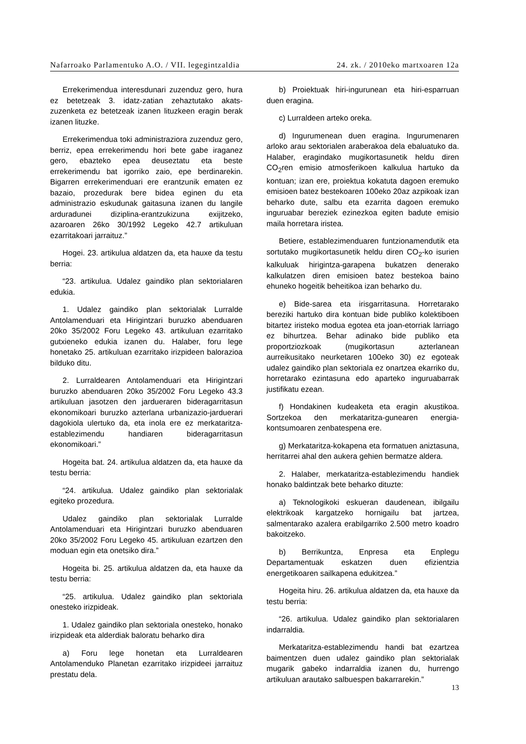Nafarroako Parlamentuko A.O. / VII. legegintzaldia 24. zk. / 2010eko martxoaren 12a
Errekerimendua interesdunari zuzenduz gero, hura ez betetzeak 3. idatz-zatian zehaztutako akats-zuzenketa ez betetzeak izanen lituzkeen eragin berak izanen lituzke.
Errekerimendua toki administraziora zuzenduz gero, berriz, epea errekerimendu hori bete gabe iraganez gero, ebazteko epea deuseztatu eta beste errekerimendu bat igorriko zaio, epe berdinarekin. Bigarren errekerimenduari ere erantzunik ematen ez bazaio, prozedurak bere bidea eginen du eta administrazio eskudunak gaitasuna izanen du langile arduradunei diziplina-erantzukizuna exijitzeko, azaroaren 26ko 30/1992 Legeko 42.7 artikuluan ezarritakoari jarraituz.”
Hogei. 23. artikulua aldatzen da, eta hauxe da testu berria:
“23. artikulua. Udalez gaindiko plan sektorialaren edukia.
1. Udalez gaindiko plan sektorialak Lurralde Antolamenduari eta Hirigintzari buruzko abenduaren 20ko 35/2002 Foru Legeko 43. artikuluan ezarritako gutxieneko edukia izanen du. Halaber, foru lege honetako 25. artikuluan ezarritako irizpideen balorazioa bilduko ditu.
2. Lurraldearen Antolamenduari eta Hirigintzari buruzko abenduaren 20ko 35/2002 Foru Legeko 43.3 artikuluan jasotzen den jardueraren bideragarritasun ekonomikoari buruzko azterlana urbanizazio-jarduerari dagokiola ulertuko da, eta inola ere ez merkataritza-establezimendu handiaren bideragarritasun ekonomikoari.”
Hogeita bat. 24. artikulua aldatzen da, eta hauxe da testu berria:
“24. artikulua. Udalez gaindiko plan sektorialak egiteko prozedura.
Udalez gaindiko plan sektorialak Lurralde Antolamenduari eta Hirigintzari buruzko abenduaren 20ko 35/2002 Foru Legeko 45. artikuluan ezartzen den moduan egin eta onetsiko dira.”
Hogeita bi. 25. artikulua aldatzen da, eta hauxe da testu berria:
“25. artikulua. Udalez gaindiko plan sektoriala onesteko irizpideak.
1. Udalez gaindiko plan sektoriala onesteko, honako irizpideak eta alderdiak baloratu beharko dira
a) Foru lege honetan eta Lurraldearen Antolamenduko Planetan ezarritako irizpideei jarraituz prestatu dela.
b) Proiektuak hiri-ingurunean eta hiri-esparruan duen eragina.
c) Lurraldeen arteko oreka.
d) Ingurumenean duen eragina. Ingurumenaren arloko arau sektorialen araberakoa dela ebaluatuko da. Halaber, eragindako mugikortasunetik heldu diren CO<sub>2</sub>ren emisio atmosferikoen kalkulua hartuko da kontuan; izan ere, proiektua kokatuta dagoen eremuko emisioen batez bestekoaren 100eko 20az azpikoak izan beharko dute, salbu eta ezarrita dagoen eremuko inguruabar bereziek ezinezkoa egiten badute emisio maila horretara iristea.
Betiere, establezimenduaren funtzionamendutik eta sortutako mugikortasunetik heldu diren CO<sub>2</sub>-ko isurien kalkuluak hirigintza-garapena bukatzen denerako kalkulatzen diren emisioen batez bestekoa baino ehuneko hogeitik beheitikoa izan beharko du.
e) Bide-sarea eta irisgarritasuna. Horretarako bereziki hartuko dira kontuan bide publiko kolektiboen bitartez iristeko modua egotea eta joan-etorriak larriago ez bihurtzea. Behar adinako bide publiko eta proportziozkoak (mugikortasun azterlanean aurreikusitako neurketaren 100eko 30) ez egoteak udalez gaindiko plan sektoriala ez onartzea ekarriko du, horretarako ezintasuna edo aparteko inguruabarrak justifikatu ezean.
f) Hondakinen kudeaketa eta eragin akustikoa. Sortzekoa den merkataritza-gunearen energia-kontsumoaren zenbatespena ere.
g) Merkataritza-kokapena eta formatuen aniztasuna, herritarrei ahal den aukera gehien bermatze aldera.
2. Halaber, merkataritza-establezimendu handiek honako baldintzak bete beharko dituzte:
a) Teknologikoki eskueran daudenean, ibilgailu elektrikoak kargatzeko hornigailu bat jartzea, salmentarako azalera erabilgarriko 2.500 metro koadro bakoitzeko.
b) Berrikuntza, Enpresa eta Enplegu Departamentuak eskatzen duen efizientzia energetikoaren sailkapena edukitzea.”
Hogeita hiru. 26. artikulua aldatzen da, eta hauxe da testu berria:
“26. artikulua. Udalez gaindiko plan sektorialaren indarraldia.
Merkataritza-establezimendu handi bat ezartzea baimentzen duen udalez gaindiko plan sektorialak mugarik gabeko indarraldia izanen du, hurrengo artikuluan arautako salbuespen bakarrarekin.”
13